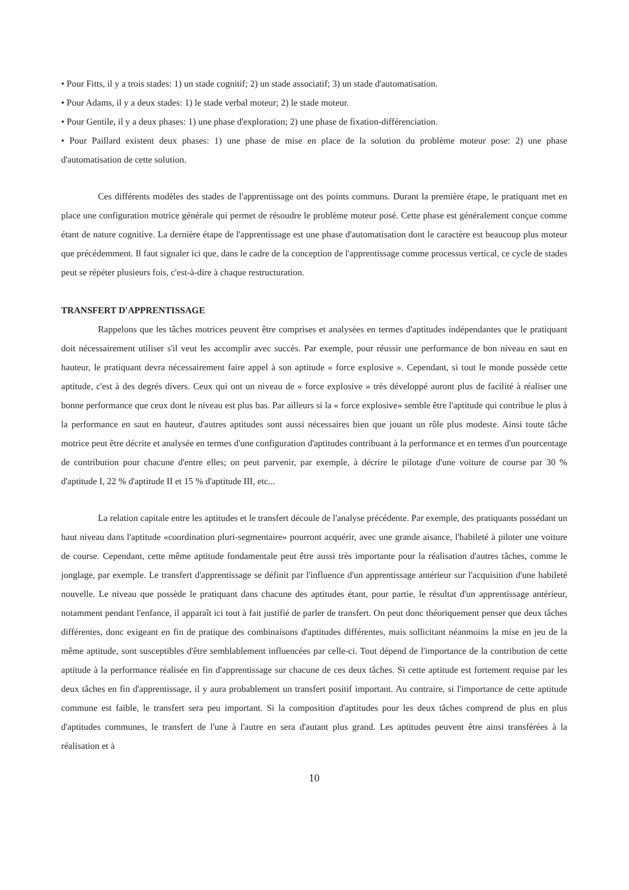• Pour Fitts, il y a trois stades: 1) un stade cognitif; 2) un stade associatif; 3) un stade d'automatisation.
• Pour Adams, il y a deux stades: 1) le stade verbal moteur; 2) le stade moteur.
• Pour Gentile, il y a deux phases: 1) une phase d'exploration; 2) une phase de fixation-différenciation.
• Pour Paillard existent deux phases: 1) une phase de mise en place de la solution du problème moteur pose: 2) une phase d'automatisation de cette solution.
Ces différents modèles des stades de l'apprentissage ont des points communs. Durant la première étape, le pratiquant met en place une configuration motrice générale qui permet de résoudre le problème moteur posé. Cette phase est généralement conçue comme étant de nature cognitive. La dernière étape de l'apprentissage est une phase d'automatisation dont le caractère est beaucoup plus moteur que précédemment. Il faut signaler ici que, dans le cadre de la conception de l'apprentissage comme processus vertical, ce cycle de stades peut se répéter plusieurs fois, c'est-à-dire à chaque restructuration.
TRANSFERT D'APPRENTISSAGE
Rappelons que les tâches motrices peuvent être comprises et analysées en termes d'aptitudes indépendantes que le pratiquant doit nécessairement utiliser s'il veut les accomplir avec succès. Par exemple, pour réussir une performance de bon niveau en saut en hauteur, le pratiquant devra nécessairement faire appel à son aptitude « force explosive ». Cependant, si tout le monde possède cette aptitude, c'est à des degrés divers. Ceux qui ont un niveau de « force explosive » très développé auront plus de facilité à réaliser une bonne performance que ceux dont le niveau est plus bas. Par ailleurs si la « force explosive» semble être l'aptitude qui contribue le plus à la performance en saut en hauteur, d'autres aptitudes sont aussi nécessaires bien que jouant un rôle plus modeste. Ainsi toute tâche motrice peut être décrite et analysée en termes d'une configuration d'aptitudes contribuant à la performance et en termes d'un pourcentage de contribution pour chacune d'entre elles; on peut parvenir, par exemple, à décrire le pilotage d'une voiture de course par 30 % d'aptitude I, 22 % d'aptitude II et 15 % d'aptitude III, etc...
La relation capitale entre les aptitudes et le transfert découle de l'analyse précédente. Par exemple, des pratiquants possédant un haut niveau dans l'aptitude «coordination pluri-segmentaire» pourront acquérir, avec une grande aisance, l'habileté à piloter une voiture de course. Cependant, cette même aptitude fondamentale peut être aussi très importante pour la réalisation d'autres tâches, comme le jonglage, par exemple. Le transfert d'apprentissage se définit par l'influence d'un apprentissage antérieur sur l'acquisition d'une habileté nouvelle. Le niveau que possède le pratiquant dans chacune des aptitudes étant, pour partie, le résultat d'un apprentissage antérieur, notamment pendant l'enfance, il apparaît ici tout à fait justifié de parler de transfert. On peut donc théoriquement penser que deux tâches différentes, donc exigeant en fin de pratique des combinaisons d'aptitudes différentes, mais sollicitant néanmoins la mise en jeu de la même aptitude, sont susceptibles d'être semblablement influencées par celle-ci. Tout dépend de l'importance de la contribution de cette aptitude à la performance réalisée en fin d'apprentissage sur chacune de ces deux tâches. Si cette aptitude est fortement requise par les deux tâches en fin d'apprentissage, il y aura probablement un transfert positif important. Au contraire, si l'importance de cette aptitude commune est faible, le transfert sera peu important. Si la composition d'aptitudes pour les deux tâches comprend de plus en plus d'aptitudes communes, le transfert de l'une à l'autre en sera d'autant plus grand. Les aptitudes peuvent être ainsi transférées à la réalisation et à
10